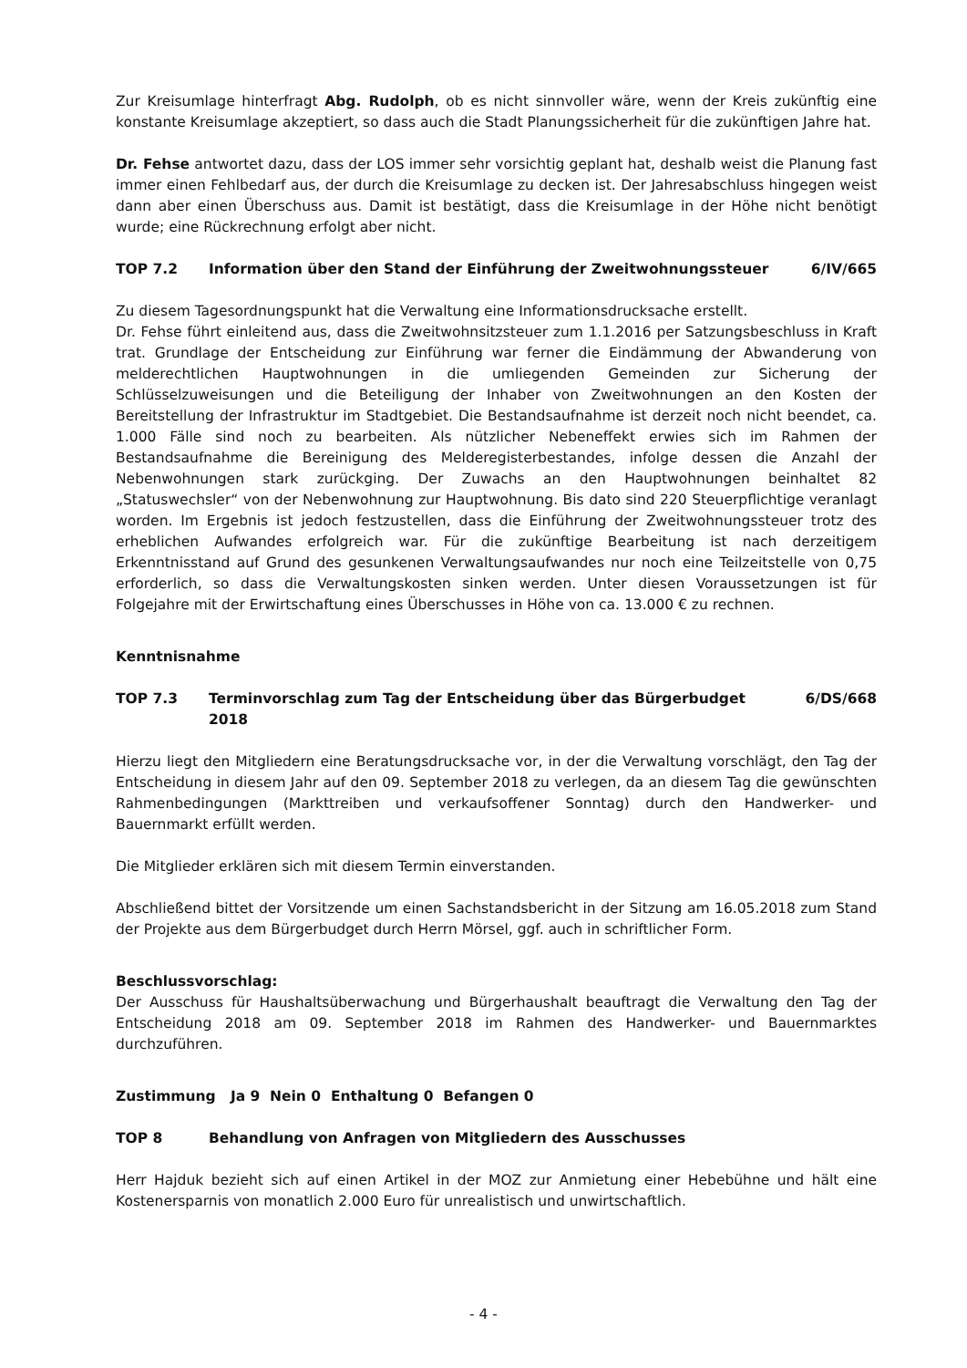Zur Kreisumlage hinterfragt Abg. Rudolph, ob es nicht sinnvoller wäre, wenn der Kreis zukünftig eine konstante Kreisumlage akzeptiert, so dass auch die Stadt Planungssicherheit für die zukünftigen Jahre hat.
Dr. Fehse antwortet dazu, dass der LOS immer sehr vorsichtig geplant hat, deshalb weist die Planung fast immer einen Fehlbedarf aus, der durch die Kreisumlage zu decken ist. Der Jahresabschluss hingegen weist dann aber einen Überschuss aus. Damit ist bestätigt, dass die Kreisumlage in der Höhe nicht benötigt wurde; eine Rückrechnung erfolgt aber nicht.
TOP 7.2 Information über den Stand der Einführung der Zweitwohnungssteuer 6/IV/665
Zu diesem Tagesordnungspunkt hat die Verwaltung eine Informationsdrucksache erstellt.
Dr. Fehse führt einleitend aus, dass die Zweitwohnsitzsteuer zum 1.1.2016 per Satzungsbeschluss in Kraft trat. Grundlage der Entscheidung zur Einführung war ferner die Eindämmung der Abwanderung von melderechtlichen Hauptwohnungen in die umliegenden Gemeinden zur Sicherung der Schlüsselzuweisungen und die Beteiligung der Inhaber von Zweitwohnungen an den Kosten der Bereitstellung der Infrastruktur im Stadtgebiet. Die Bestandsaufnahme ist derzeit noch nicht beendet, ca. 1.000 Fälle sind noch zu bearbeiten. Als nützlicher Nebeneffekt erwies sich im Rahmen der Bestandsaufnahme die Bereinigung des Melderegisterbestandes, infolge dessen die Anzahl der Nebenwohnungen stark zurückging. Der Zuwachs an den Hauptwohnungen beinhaltet 82 „Statuswechsler“ von der Nebenwohnung zur Hauptwohnung. Bis dato sind 220 Steuerpflichtige veranlagt worden. Im Ergebnis ist jedoch festzustellen, dass die Einführung der Zweitwohnungssteuer trotz des erheblichen Aufwandes erfolgreich war. Für die zukünftige Bearbeitung ist nach derzeitigem Erkenntnisstand auf Grund des gesunkenen Verwaltungsaufwandes nur noch eine Teilzeitstelle von 0,75 erforderlich, so dass die Verwaltungskosten sinken werden. Unter diesen Voraussetzungen ist für Folgejahre mit der Erwirtschaftung eines Überschusses in Höhe von ca. 13.000 € zu rechnen.
Kenntnisnahme
TOP 7.3 Terminvorschlag zum Tag der Entscheidung über das Bürgerbudget 2018 6/DS/668
Hierzu liegt den Mitgliedern eine Beratungsdrucksache vor, in der die Verwaltung vorschlägt, den Tag der Entscheidung in diesem Jahr auf den 09. September 2018 zu verlegen, da an diesem Tag die gewünschten Rahmenbedingungen (Markttreiben und verkaufsoffener Sonntag) durch den Handwerker- und Bauernmarkt erfüllt werden.
Die Mitglieder erklären sich mit diesem Termin einverstanden.
Abschließend bittet der Vorsitzende um einen Sachstandsbericht in der Sitzung am 16.05.2018 zum Stand der Projekte aus dem Bürgerbudget durch Herrn Mörsel, ggf. auch in schriftlicher Form.
Beschlussvorschlag:
Der Ausschuss für Haushaltsüberwachung und Bürgerhaushalt beauftragt die Verwaltung den Tag der Entscheidung 2018 am 09. September 2018 im Rahmen des Handwerker- und Bauernmarktes durchzuführen.
Zustimmung Ja 9 Nein 0 Enthaltung 0 Befangen 0
TOP 8 Behandlung von Anfragen von Mitgliedern des Ausschusses
Herr Hajduk bezieht sich auf einen Artikel in der MOZ zur Anmietung einer Hebebühne und hält eine Kostenersparnis von monatlich 2.000 Euro für unrealistisch und unwirtschaftlich.
- 4 -